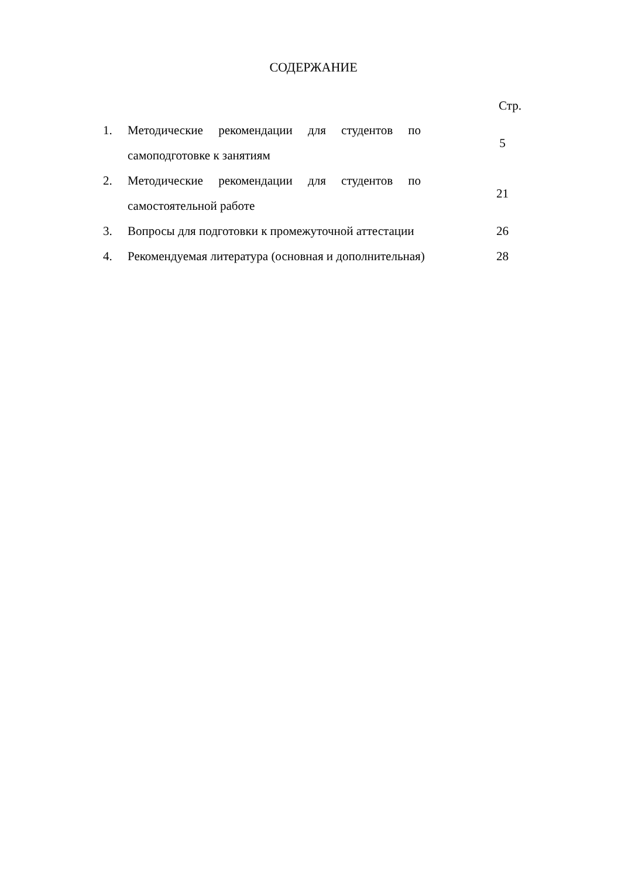СОДЕРЖАНИЕ
Стр.
| 1. | Методические рекомендации для студентов по самоподготовке к занятиям | 5 |
| 2. | Методические рекомендации для студентов по самостоятельной работе | 21 |
| 3. | Вопросы для подготовки к промежуточной аттестации | 26 |
| 4. | Рекомендуемая литература (основная и дополнительная) | 28 |